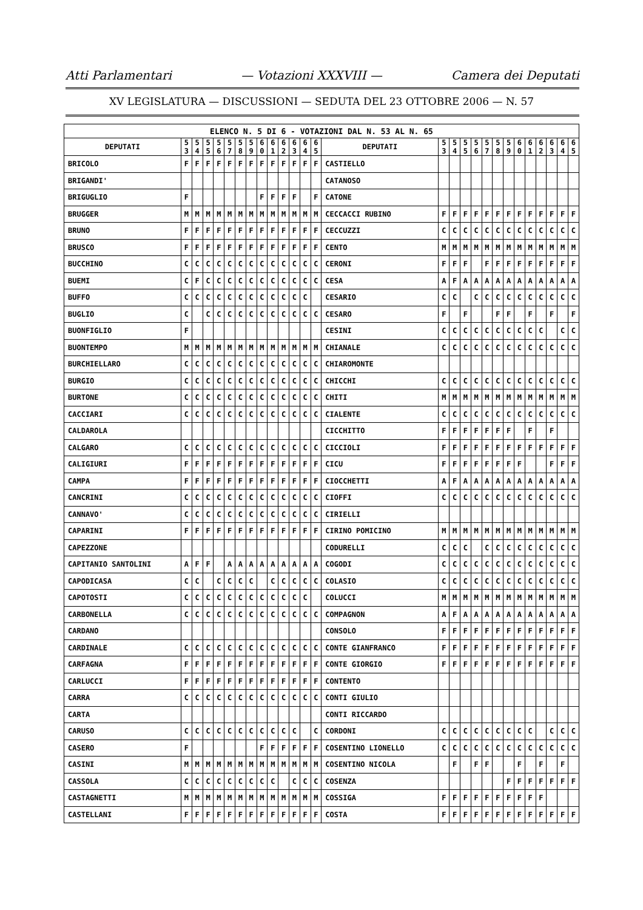Atti Parlamentari — Votazioni XXXVIII — Camera dei Deputati
XV LEGISLATURA — DISCUSSIONI — SEDUTA DEL 23 OTTOBRE 2006 — N. 57
| ELENCO N. 5 DI 6 - VOTAZIONI DAL N. 53 AL N. 65 | | | | | | | | | | | | | | | | | | | | | | | | | | | |
| --- | --- | --- | --- | --- | --- | --- | --- | --- | --- | --- | --- | --- | --- | --- | --- | --- | --- | --- | --- | --- | --- | --- | --- | --- | --- | --- | --- |
| DEPUTATI | 5 3 | 5 4 | 5 5 | 5 6 | 5 7 | 5 8 | 5 9 | 6 0 | 6 1 | 6 2 | 6 3 | 6 4 | 6 5 | DEPUTATI | 5 3 | 5 4 | 5 5 | 5 6 | 5 7 | 5 8 | 5 9 | 6 0 | 6 1 | 6 2 | 6 3 | 6 4 | 6 5 |
| BRICOLO | F | F | F | F | F | F | F | F | F | F | F | F | F | CASTIELLO | | | | | | | | | | | | | |
| BRIGANDI' | | | | | | | | | | | | | | CATANOSO | | | | | | | | | | | | | |
| BRIGUGLIO | F | | | | | | | F | F | F | F | | F | CATONE | | | | | | | | | | | | | |
| BRUGGER | M | M | M | M | M | M | M | M | M | M | M | M | M | CECCACCI RUBINO | F | F | F | F | F | F | F | F | F | F | F | F | F |
| BRUNO | F | F | F | F | F | F | F | F | F | F | F | F | F | CECCUZZI | C | C | C | C | C | C | C | C | C | C | C | C | C |
| BRUSCO | F | F | F | F | F | F | F | F | F | F | F | F | F | CENTO | M | M | M | M | M | M | M | M | M | M | M | M | M |
| BUCCHINO | C | C | C | C | C | C | C | C | C | C | C | C | C | CERONI | F | F | F | | F | F | F | F | F | F | F | F | F |
| BUEMI | C | F | C | C | C | C | C | C | C | C | C | C | C | CESA | A | F | A | A | A | A | A | A | A | A | A | A | A |
| BUFFO | C | C | C | C | C | C | C | C | C | C | C | C | | CESARIO | C | C | | C | C | C | C | C | C | C | C | C | C |
| BUGLIO | C | | C | C | C | C | C | C | C | C | C | C | C | CESARO | F | | F | | | F | F | | F | | F | | F |
| BUONFIGLIO | F | | | | | | | | | | | | | CESINI | C | C | C | C | C | C | C | C | C | C | | C | C |
| BUONTEMPO | M | M | M | M | M | M | M | M | M | M | M | M | M | CHIANALE | C | C | C | C | C | C | C | C | C | C | C | C | C |
| BURCHIELLARO | C | C | C | C | C | C | C | C | C | C | C | C | C | CHIAROMONTE | | | | | | | | | | | | | |
| BURGIO | C | C | C | C | C | C | C | C | C | C | C | C | C | CHICCHI | C | C | C | C | C | C | C | C | C | C | C | C | C |
| BURTONE | C | C | C | C | C | C | C | C | C | C | C | C | C | CHITI | M | M | M | M | M | M | M | M | M | M | M | M | M |
| CACCIARI | C | C | C | C | C | C | C | C | C | C | C | C | C | CIALENTE | C | C | C | C | C | C | C | C | C | C | C | C | C |
| CALDAROLA | | | | | | | | | | | | | | CICCHITTO | F | F | F | F | F | F | F | | F | | F | | |
| CALGARO | C | C | C | C | C | C | C | C | C | C | C | C | C | CICCIOLI | F | F | F | F | F | F | F | F | F | F | F | F | F |
| CALIGIURI | F | F | F | F | F | F | F | F | F | F | F | F | F | CICU | F | F | F | F | F | F | F | F | | | F | F | F |
| CAMPA | F | F | F | F | F | F | F | F | F | F | F | F | F | CIOCCHETTI | A | F | A | A | A | A | A | A | A | A | A | A | A |
| CANCRINI | C | C | C | C | C | C | C | C | C | C | C | C | C | CIOFFI | C | C | C | C | C | C | C | C | C | C | C | C | C |
| CANNAVO' | C | C | C | C | C | C | C | C | C | C | C | C | C | CIRIELLI | | | | | | | | | | | | | |
| CAPARINI | F | F | F | F | F | F | F | F | F | F | F | F | F | CIRINO POMICINO | M | M | M | M | M | M | M | M | M | M | M | M | M |
| CAPEZZONE | | | | | | | | | | | | | | CODURELLI | C | C | C | | C | C | C | C | C | C | C | C | C |
| CAPITANIO SANTOLINI | A | F | F | | A | A | A | A | A | A | A | A | A | COGODI | C | C | C | C | C | C | C | C | C | C | C | C | C |
| CAPODICASA | C | C | | C | C | C | C | | C | C | C | C | C | COLASIO | C | C | C | C | C | C | C | C | C | C | C | C | C |
| CAPOTOSTI | C | C | C | C | C | C | C | C | C | C | C | C | | COLUCCI | M | M | M | M | M | M | M | M | M | M | M | M | M |
| CARBONELLA | C | C | C | C | C | C | C | C | C | C | C | C | C | COMPAGNON | A | F | A | A | A | A | A | A | A | A | A | A | A |
| CARDANO | | | | | | | | | | | | | | CONSOLO | F | F | F | F | F | F | F | F | F | F | F | F | F |
| CARDINALE | C | C | C | C | C | C | C | C | C | C | C | C | C | CONTE GIANFRANCO | F | F | F | F | F | F | F | F | F | F | F | F | F |
| CARFAGNA | F | F | F | F | F | F | F | F | F | F | F | F | F | CONTE GIORGIO | F | F | F | F | F | F | F | F | F | F | F | F | F |
| CARLUCCI | F | F | F | F | F | F | F | F | F | F | F | F | F | CONTENTO | | | | | | | | | | | | | |
| CARRA | C | C | C | C | C | C | C | C | C | C | C | C | C | CONTI GIULIO | | | | | | | | | | | | | |
| CARTA | | | | | | | | | | | | | | CONTI RICCARDO | | | | | | | | | | | | | |
| CARUSO | C | C | C | C | C | C | C | C | C | C | C | | C | CORDONI | C | C | C | C | C | C | C | C | C | | C | C | C |
| CASERO | F | | | | | | | F | F | F | F | F | F | COSENTINO LIONELLO | C | C | C | C | C | C | C | C | C | C | C | C | C |
| CASINI | M | M | M | M | M | M | M | M | M | M | M | M | M | COSENTINO NICOLA | | F | | F | F | | | F | | F | | F | |
| CASSOLA | C | C | C | C | C | C | C | C | C | | C | C | C | COSENZA | | | | | | | F | F | F | F | F | F | F |
| CASTAGNETTI | M | M | M | M | M | M | M | M | M | M | M | M | M | COSSIGA | F | F | F | F | F | F | F | F | F | F | | | |
| CASTELLANI | F | F | F | F | F | F | F | F | F | F | F | F | F | COSTA | F | F | F | F | F | F | F | F | F | F | F | F | F |